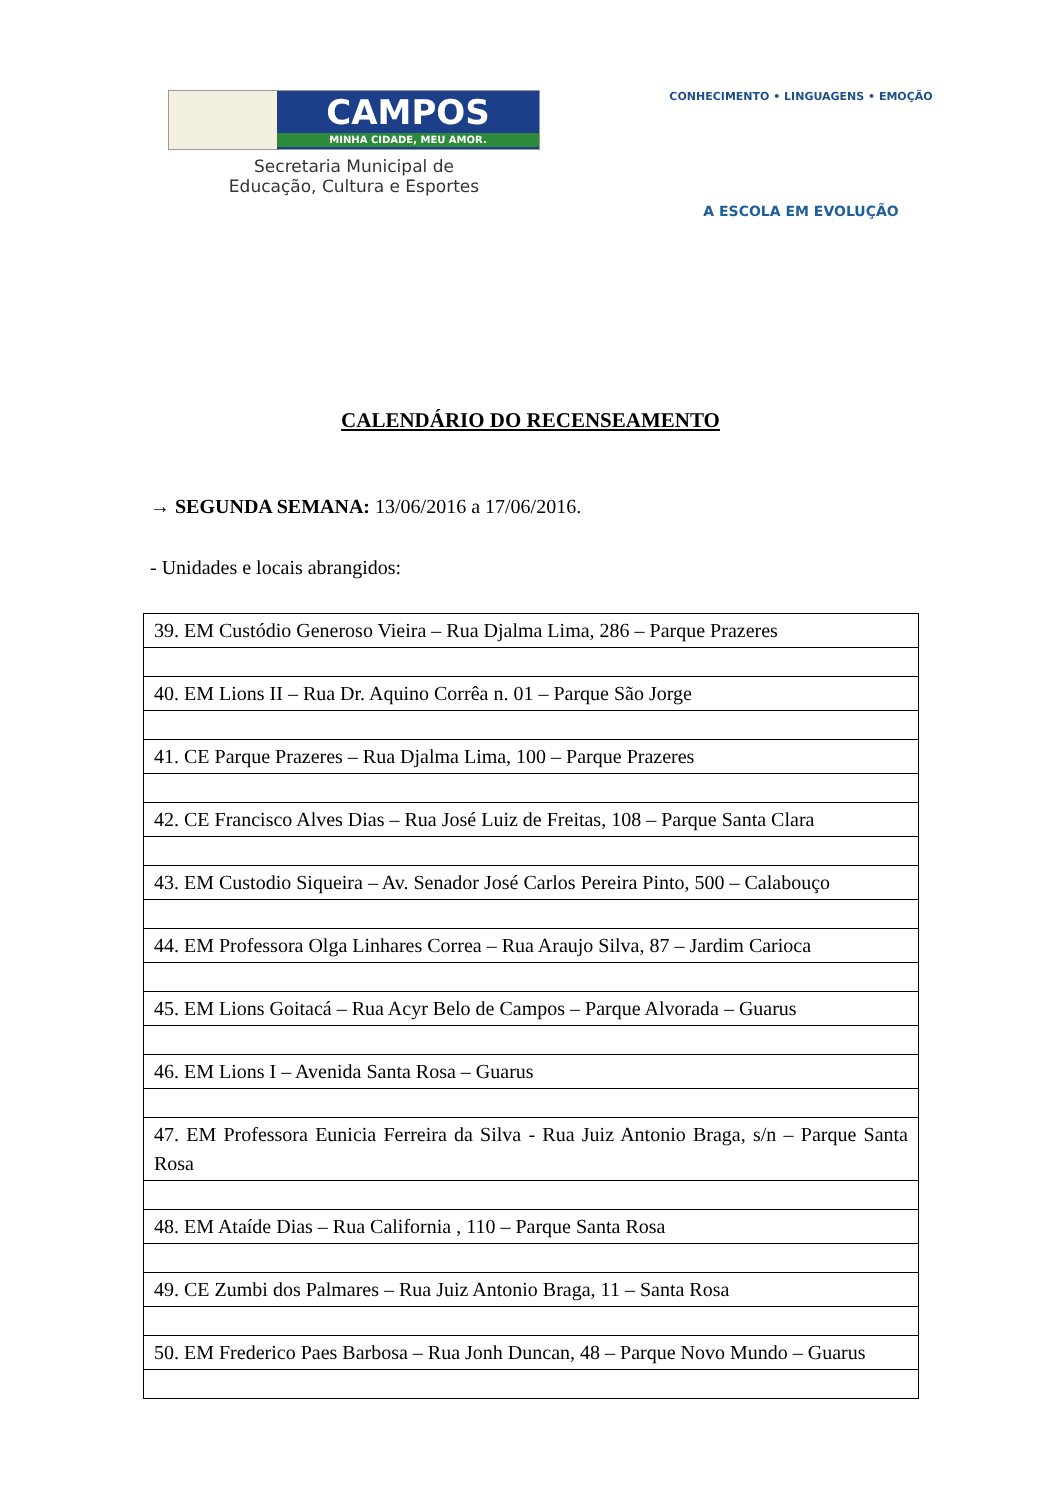CAMPOS
MINHA CIDADE, MEU AMOR.
Secretaria Municipal de
Educação, Cultura e Esportes
CONHECIMENTO • LINGUAGENS • EMOÇÃO
A ESCOLA EM EVOLUÇÃO
CALENDÁRIO DO RECENSEAMENTO
→ SEGUNDA SEMANA: 13/06/2016 a 17/06/2016.
- Unidades e locais abrangidos:
| 39. EM Custódio Generoso Vieira – Rua Djalma Lima, 286 – Parque Prazeres |
| 40. EM Lions II – Rua Dr. Aquino Corrêa n. 01 – Parque São Jorge |
| 41. CE Parque Prazeres – Rua Djalma Lima, 100 – Parque Prazeres |
| 42. CE Francisco Alves Dias – Rua José Luiz de Freitas, 108 – Parque Santa Clara |
| 43. EM Custodio Siqueira – Av. Senador José Carlos Pereira Pinto, 500 – Calabouço |
| 44. EM Professora Olga Linhares Correa – Rua Araujo Silva, 87 – Jardim Carioca |
| 45. EM Lions Goitacá – Rua Acyr Belo de Campos – Parque Alvorada – Guarus |
| 46. EM Lions I – Avenida Santa Rosa – Guarus |
| 47. EM Professora Eunicia Ferreira da Silva - Rua Juiz Antonio Braga, s/n – Parque Santa Rosa |
| 48. EM Ataíde Dias – Rua California , 110 – Parque Santa Rosa |
| 49. CE Zumbi dos Palmares – Rua Juiz Antonio Braga, 11 – Santa Rosa |
| 50. EM Frederico Paes Barbosa – Rua Jonh Duncan, 48 – Parque Novo Mundo – Guarus |